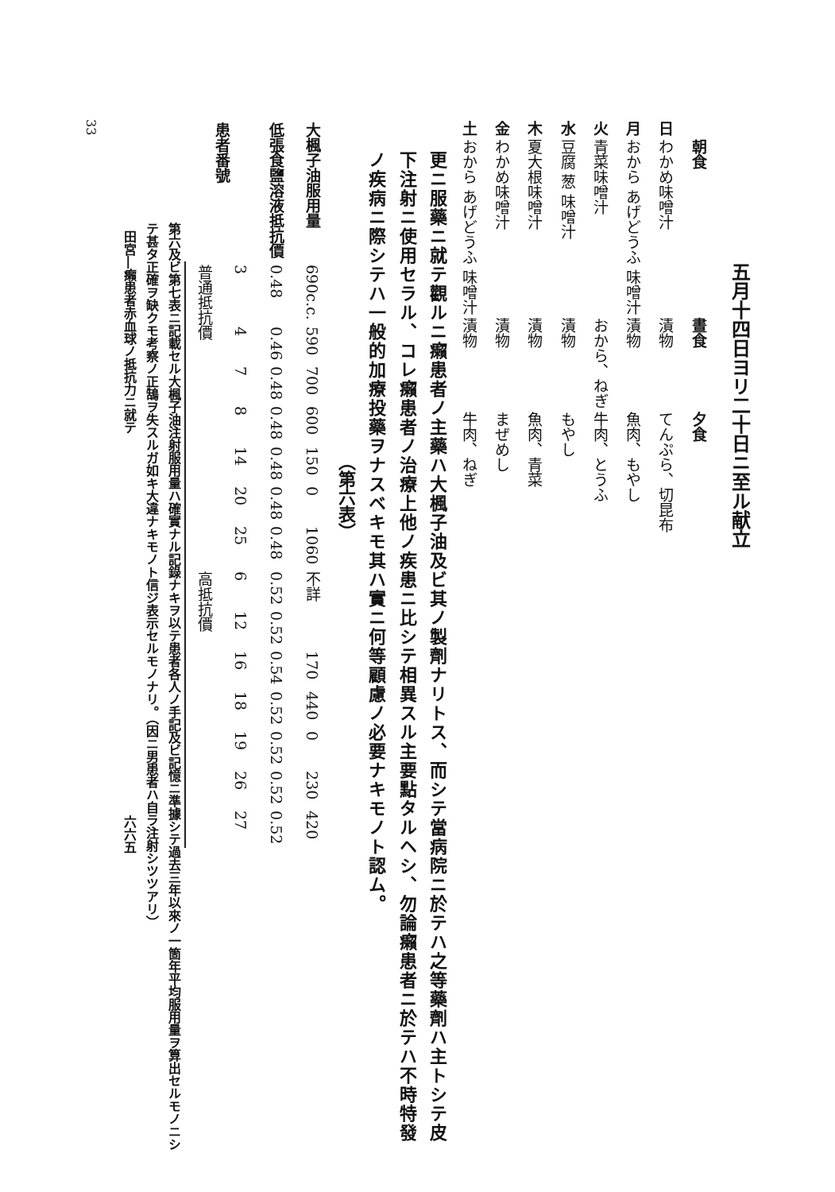五月十四日ヨリ二十日ニ至ル献立
| | 朝食 | 晝食 | 夕食 |
| --- | --- | --- | --- |
| 日 | わかめ味噌汁 | 漬物 | てんぷら、切昆布 |
| 月 | おから あげどうふ 味噌汁 | 漬物 | 魚肉、もやし |
| 火 | 青菜味噌汁 | おから、ねぎ | 牛肉、とうふ |
| 水 | 豆腐 葱 味噌汁 | 漬物 | もやし |
| 木 | 夏大根味噌汁 | 漬物 | 魚肉、青菜 |
| 金 | わかめ味噌汁 | 漬物 | まぜめし |
| 土 | おから あげどうふ 味噌汁 | 漬物 | 牛肉、ねぎ |
更ニ服藥ニ就テ觀ルニ癩患者ノ主藥ハ大楓子油及ビ其ノ製劑ナリトス、而シテ當病院ニ於テハ之等藥劑ハ主トシテ皮下注射ニ使用セラル、コレ癩患者ノ治療上他ノ疾患ニ比シテ相異スル主要點タルヘシ、勿論癩患者ニ於テハ不時特發ノ疾病ニ際シテハ一般的加療投藥ヲナスベキモ其ハ實ニ何等顧慮ノ必要ナキモノト認ム。
（第六表）
| 大楓子油服用量 | 690c.c. | 590 | 700 | 600 | 150 | 0 | 1060 | 不詳 | | 170 | 440 | 0 | 230 | 420 |
| 低張食鹽溶液抵抗價 | 0.48 | 0.46 | 0.48 | 0.48 | 0.48 | 0.48 | 0.48 | 0.52 | 0.52 | 0.54 | 0.52 | 0.52 | 0.52 | 0.52 |
| 患者番號 | 3 | 4 | 7 | 8 | 14 | 20 | 25 | 6 | 12 | 16 | 18 | 19 | 26 | 27 |
| | 普通抵抗價 | | | | | | | 高抵抗價 | | | | | | |
第六及ビ第七表ニ記載セル大楓子油注射服用量ハ確實ナル記錄ナキヲ以テ患者各人ノ手記及ビ記憶ニ準據シテ過去三年以來ノ一箇年平均服用量ヲ算出セルモノニシテ甚タ正確ヲ缺クモ考察ノ正鵠ヲ失スルガ如キ大違ナキモノト信ジ表示セルモノナリ。（因ニ男患者ハ自ラ注射シツツアリ）
田宮―癩患者赤血球ノ抵抗力ニ就テ　　　　　　　　　　　　　　　　　　　　　　　　　　　　　　六六五
33